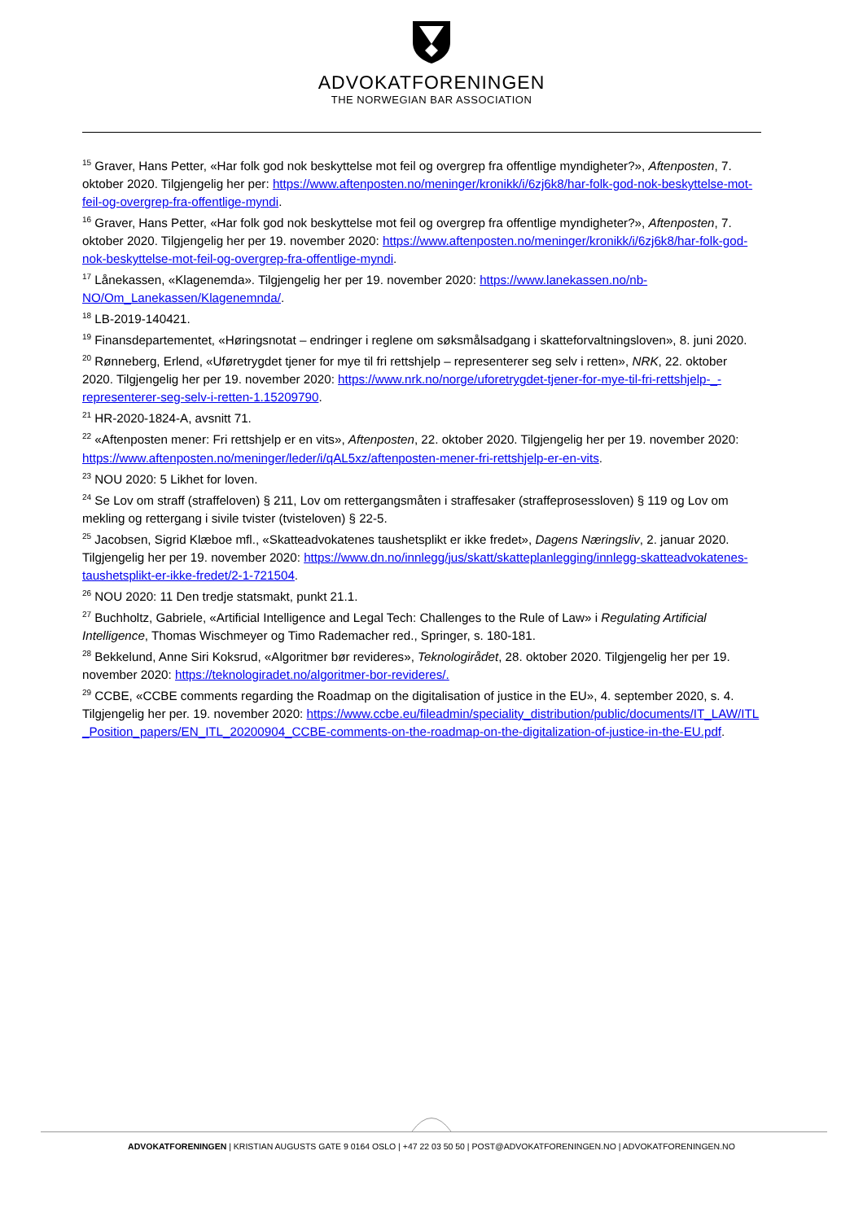ADVOKATFORENINGEN
THE NORWEGIAN BAR ASSOCIATION
<sup>15</sup> Graver, Hans Petter, «Har folk god nok beskyttelse mot feil og overgrep fra offentlige myndigheter?», Aftenposten, 7. oktober 2020. Tilgjengelig her per: https://www.aftenposten.no/meninger/kronikk/i/6zj6k8/har-folk-god-nok-beskyttelse-mot-feil-og-overgrep-fra-offentlige-myndi.
<sup>16</sup> Graver, Hans Petter, «Har folk god nok beskyttelse mot feil og overgrep fra offentlige myndigheter?», Aftenposten, 7. oktober 2020. Tilgjengelig her per 19. november 2020: https://www.aftenposten.no/meninger/kronikk/i/6zj6k8/har-folk-god-nok-beskyttelse-mot-feil-og-overgrep-fra-offentlige-myndi.
<sup>17</sup> Lånekassen, «Klagenemda». Tilgjengelig her per 19. november 2020: https://www.lanekassen.no/nb-NO/Om_Lanekassen/Klagenemnda/.
<sup>18</sup> LB-2019-140421.
<sup>19</sup> Finansdepartementet, «Høringsnotat – endringer i reglene om søksmålsadgang i skatteforvaltningsloven», 8. juni 2020.
<sup>20</sup> Rønneberg, Erlend, «Uføretrygdet tjener for mye til fri rettshjelp – representerer seg selv i retten», NRK, 22. oktober 2020. Tilgjengelig her per 19. november 2020: https://www.nrk.no/norge/uforetrygdet-tjener-for-mye-til-fri-rettshjelp-_-representerer-seg-selv-i-retten-1.15209790.
<sup>21</sup> HR-2020-1824-A, avsnitt 71.
<sup>22</sup> «Aftenposten mener: Fri rettshjelp er en vits», Aftenposten, 22. oktober 2020. Tilgjengelig her per 19. november 2020: https://www.aftenposten.no/meninger/leder/i/qAL5xz/aftenposten-mener-fri-rettshjelp-er-en-vits.
<sup>23</sup> NOU 2020: 5 Likhet for loven.
<sup>24</sup> Se Lov om straff (straffeloven) § 211, Lov om rettergangsmåten i straffesaker (straffeprosessloven) § 119 og Lov om mekling og rettergang i sivile tvister (tvisteloven) § 22-5.
<sup>25</sup> Jacobsen, Sigrid Klæboe mfl., «Skatteadvokatenes taushetsplikt er ikke fredet», Dagens Næringsliv, 2. januar 2020. Tilgjengelig her per 19. november 2020: https://www.dn.no/innlegg/jus/skatt/skatteplanlegging/innlegg-skatteadvokatenes-taushetsplikt-er-ikke-fredet/2-1-721504.
<sup>26</sup> NOU 2020: 11 Den tredje statsmakt, punkt 21.1.
<sup>27</sup> Buchholtz, Gabriele, «Artificial Intelligence and Legal Tech: Challenges to the Rule of Law» i Regulating Artificial Intelligence, Thomas Wischmeyer og Timo Rademacher red., Springer, s. 180-181.
<sup>28</sup> Bekkelund, Anne Siri Koksrud, «Algoritmer bør revideres», Teknologirådet, 28. oktober 2020. Tilgjengelig her per 19. november 2020: https://teknologiradet.no/algoritmer-bor-revideres/.
<sup>29</sup> CCBE, «CCBE comments regarding the Roadmap on the digitalisation of justice in the EU», 4. september 2020, s. 4. Tilgjengelig her per. 19. november 2020: https://www.ccbe.eu/fileadmin/speciality_distribution/public/documents/IT_LAW/ITL_Position_papers/EN_ITL_20200904_CCBE-comments-on-the-roadmap-on-the-digitalization-of-justice-in-the-EU.pdf.
ADVOKATFORENINGEN | KRISTIAN AUGUSTS GATE 9 0164 OSLO | +47 22 03 50 50 | POST@ADVOKATFORENINGEN.NO | ADVOKATFORENINGEN.NO